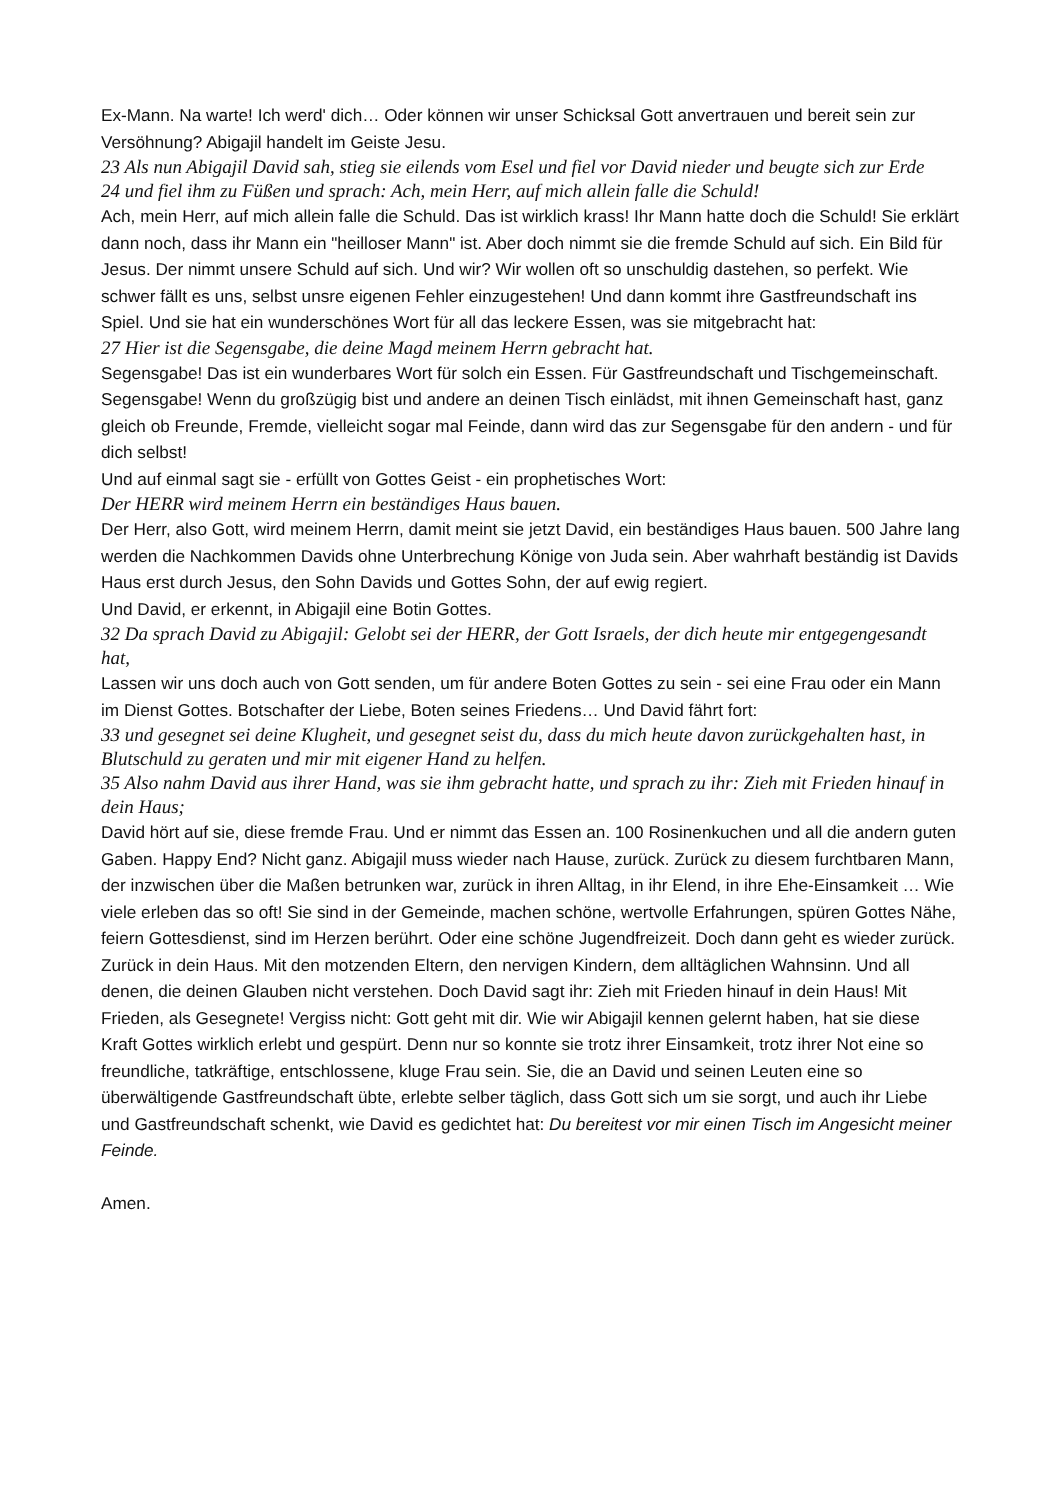Ex-Mann. Na warte! Ich werd' dich… Oder können wir unser Schicksal Gott anvertrauen und bereit sein zur Versöhnung? Abigajil handelt im Geiste Jesu.
23 Als nun Abigajil David sah, stieg sie eilends vom Esel und fiel vor David nieder und beugte sich zur Erde
24 und fiel ihm zu Füßen und sprach: Ach, mein Herr, auf mich allein falle die Schuld!
Ach, mein Herr, auf mich allein falle die Schuld. Das ist wirklich krass! Ihr Mann hatte doch die Schuld! Sie erklärt dann noch, dass ihr Mann ein "heilloser Mann" ist. Aber doch nimmt sie die fremde Schuld auf sich. Ein Bild für Jesus. Der nimmt unsere Schuld auf sich. Und wir? Wir wollen oft so unschuldig dastehen, so perfekt. Wie schwer fällt es uns, selbst unsre eigenen Fehler einzugestehen! Und dann kommt ihre Gastfreundschaft ins Spiel. Und sie hat ein wunderschönes Wort für all das leckere Essen, was sie mitgebracht hat:
27 Hier ist die Segensgabe, die deine Magd meinem Herrn gebracht hat.
Segensgabe! Das ist ein wunderbares Wort für solch ein Essen. Für Gastfreundschaft und Tischgemeinschaft. Segensgabe! Wenn du großzügig bist und andere an deinen Tisch einlädst, mit ihnen Gemeinschaft hast, ganz gleich ob Freunde, Fremde, vielleicht sogar mal Feinde, dann wird das zur Segensgabe für den andern - und für dich selbst!
Und auf einmal sagt sie - erfüllt von Gottes Geist - ein prophetisches Wort:
Der HERR wird meinem Herrn ein beständiges Haus bauen.
Der Herr, also Gott, wird meinem Herrn, damit meint sie jetzt David, ein beständiges Haus bauen. 500 Jahre lang werden die Nachkommen Davids ohne Unterbrechung Könige von Juda sein. Aber wahrhaft beständig ist Davids Haus erst durch Jesus, den Sohn Davids und Gottes Sohn, der auf ewig regiert.
Und David, er erkennt, in Abigajil eine Botin Gottes.
32 Da sprach David zu Abigajil: Gelobt sei der HERR, der Gott Israels, der dich heute mir entgegengesandt hat,
Lassen wir uns doch auch von Gott senden, um für andere Boten Gottes zu sein - sei eine Frau oder ein Mann im Dienst Gottes. Botschafter der Liebe, Boten seines Friedens… Und David fährt fort:
33 und gesegnet sei deine Klugheit, und gesegnet seist du, dass du mich heute davon zurückgehalten hast, in Blutschuld zu geraten und mir mit eigener Hand zu helfen.
35 Also nahm David aus ihrer Hand, was sie ihm gebracht hatte, und sprach zu ihr: Zieh mit Frieden hinauf in dein Haus;
David hört auf sie, diese fremde Frau. Und er nimmt das Essen an. 100 Rosinenkuchen und all die andern guten Gaben. Happy End? Nicht ganz. Abigajil muss wieder nach Hause, zurück. Zurück zu diesem furchtbaren Mann, der inzwischen über die Maßen betrunken war, zurück in ihren Alltag, in ihr Elend, in ihre Ehe-Einsamkeit … Wie viele erleben das so oft! Sie sind in der Gemeinde, machen schöne, wertvolle Erfahrungen, spüren Gottes Nähe, feiern Gottesdienst, sind im Herzen berührt. Oder eine schöne Jugendfreizeit. Doch dann geht es wieder zurück. Zurück in dein Haus. Mit den motzenden Eltern, den nervigen Kindern, dem alltäglichen Wahnsinn. Und all denen, die deinen Glauben nicht verstehen. Doch David sagt ihr: Zieh mit Frieden hinauf in dein Haus! Mit Frieden, als Gesegnete! Vergiss nicht: Gott geht mit dir. Wie wir Abigajil kennen gelernt haben, hat sie diese Kraft Gottes wirklich erlebt und gespürt. Denn nur so konnte sie trotz ihrer Einsamkeit, trotz ihrer Not eine so freundliche, tatkräftige, entschlossene, kluge Frau sein. Sie, die an David und seinen Leuten eine so überwältigende Gastfreundschaft übte, erlebte selber täglich, dass Gott sich um sie sorgt, und auch ihr Liebe und Gastfreundschaft schenkt, wie David es gedichtet hat: Du bereitest vor mir einen Tisch im Angesicht meiner Feinde.
Amen.